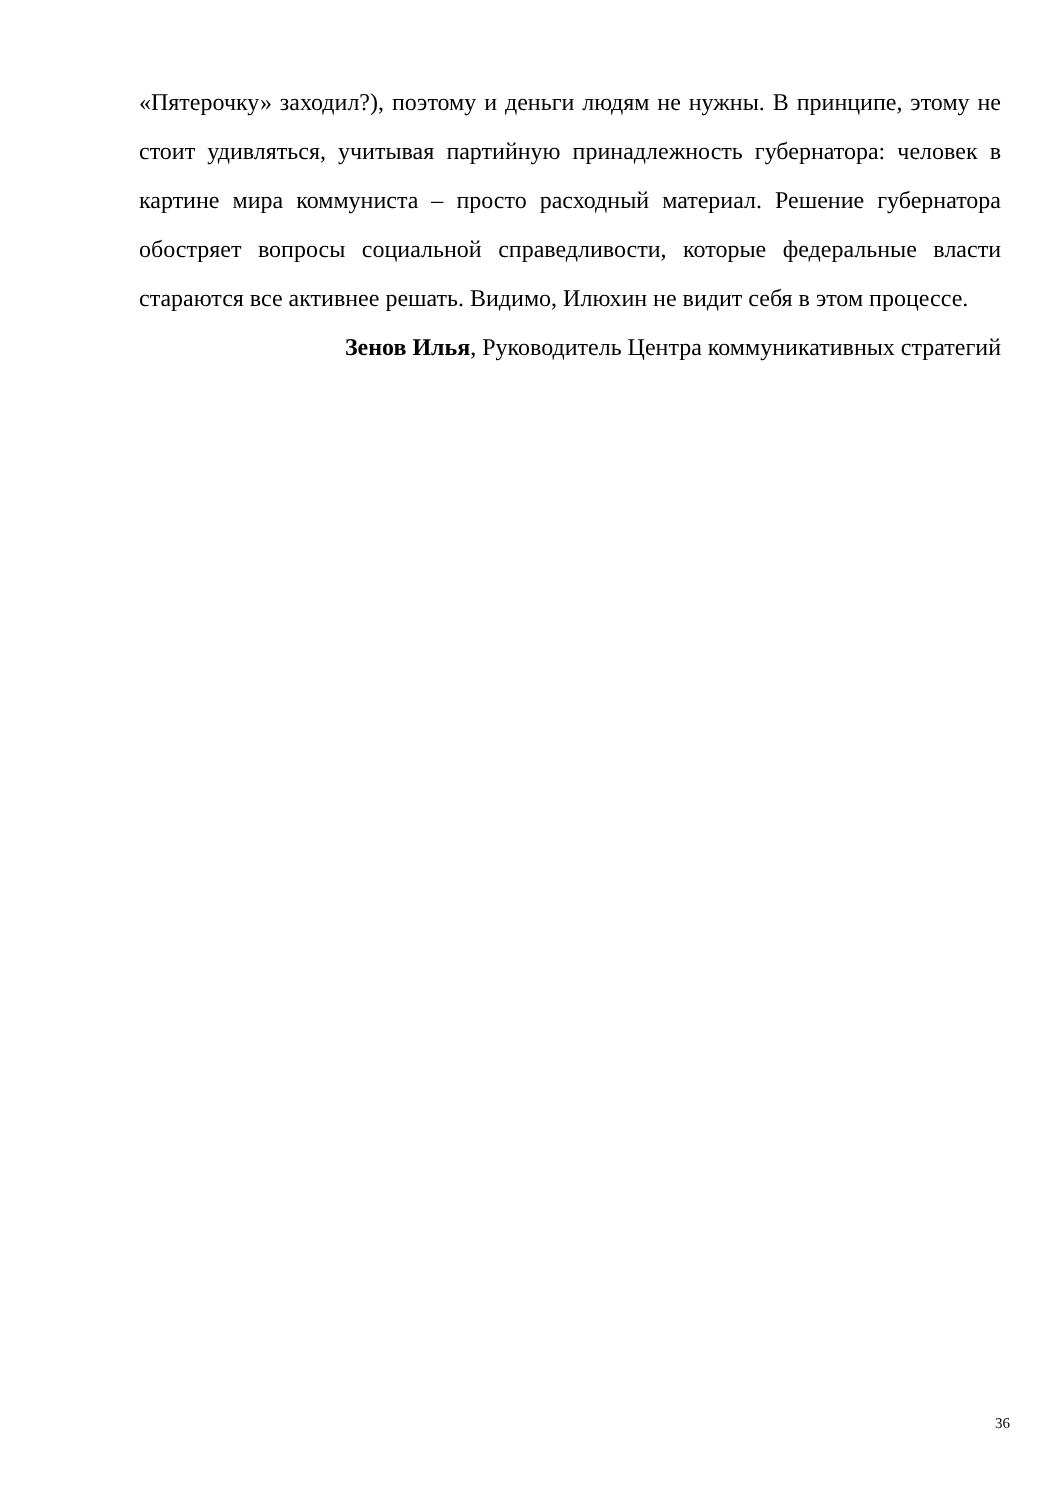«Пятерочку» заходил?), поэтому и деньги людям не нужны. В принципе, этому не стоит удивляться, учитывая партийную принадлежность губернатора: человек в картине мира коммуниста – просто расходный материал. Решение губернатора обостряет вопросы социальной справедливости, которые федеральные власти стараются все активнее решать. Видимо, Илюхин не видит себя в этом процессе.
Зенов Илья, Руководитель Центра коммуникативных стратегий
36